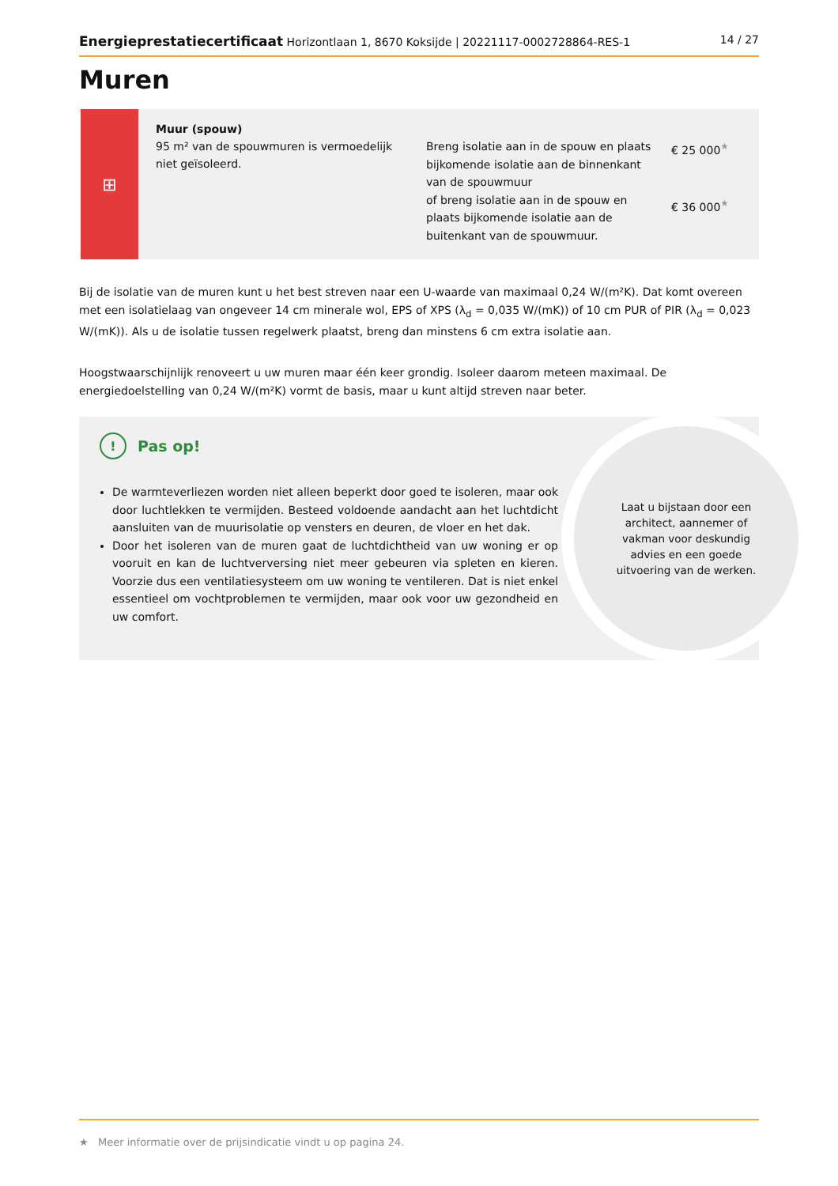Energieprestatiecertificaat Horizontlaan 1, 8670 Koksijde | 20221117-0002728864-RES-1 14 / 27
Muren
⊞
Muur (spouw)
95 m² van de spouwmuren is vermoedelijk niet geïsoleerd.
Breng isolatie aan in de spouw en plaats bijkomende isolatie aan de binnenkant van de spouwmuur
of breng isolatie aan in de spouw en plaats bijkomende isolatie aan de buitenkant van de spouwmuur.
€ 25 000<sup>★</sup>
€ 36 000<sup>★</sup>
Bij de isolatie van de muren kunt u het best streven naar een U-waarde van maximaal 0,24 W/(m²K). Dat komt overeen met een isolatielaag van ongeveer 14 cm minerale wol, EPS of XPS (λ<sub>d</sub> = 0,035 W/(mK)) of 10 cm PUR of PIR (λ<sub>d</sub> = 0,023 W/(mK)). Als u de isolatie tussen regelwerk plaatst, breng dan minstens 6 cm extra isolatie aan.
Hoogstwaarschijnlijk renoveert u uw muren maar één keer grondig. Isoleer daarom meteen maximaal. De energiedoelstelling van 0,24 W/(m²K) vormt de basis, maar u kunt altijd streven naar beter.
! Pas op!
De warmteverliezen worden niet alleen beperkt door goed te isoleren, maar ook door luchtlekken te vermijden. Besteed voldoende aandacht aan het luchtdicht aansluiten van de muurisolatie op vensters en deuren, de vloer en het dak.
Door het isoleren van de muren gaat de luchtdichtheid van uw woning er op vooruit en kan de luchtverversing niet meer gebeuren via spleten en kieren. Voorzie dus een ventilatiesysteem om uw woning te ventileren. Dat is niet enkel essentieel om vochtproblemen te vermijden, maar ook voor uw gezondheid en uw comfort.
Laat u bijstaan door een architect, aannemer of vakman voor deskundig advies en een goede uitvoering van de werken.
★ Meer informatie over de prijsindicatie vindt u op pagina 24.